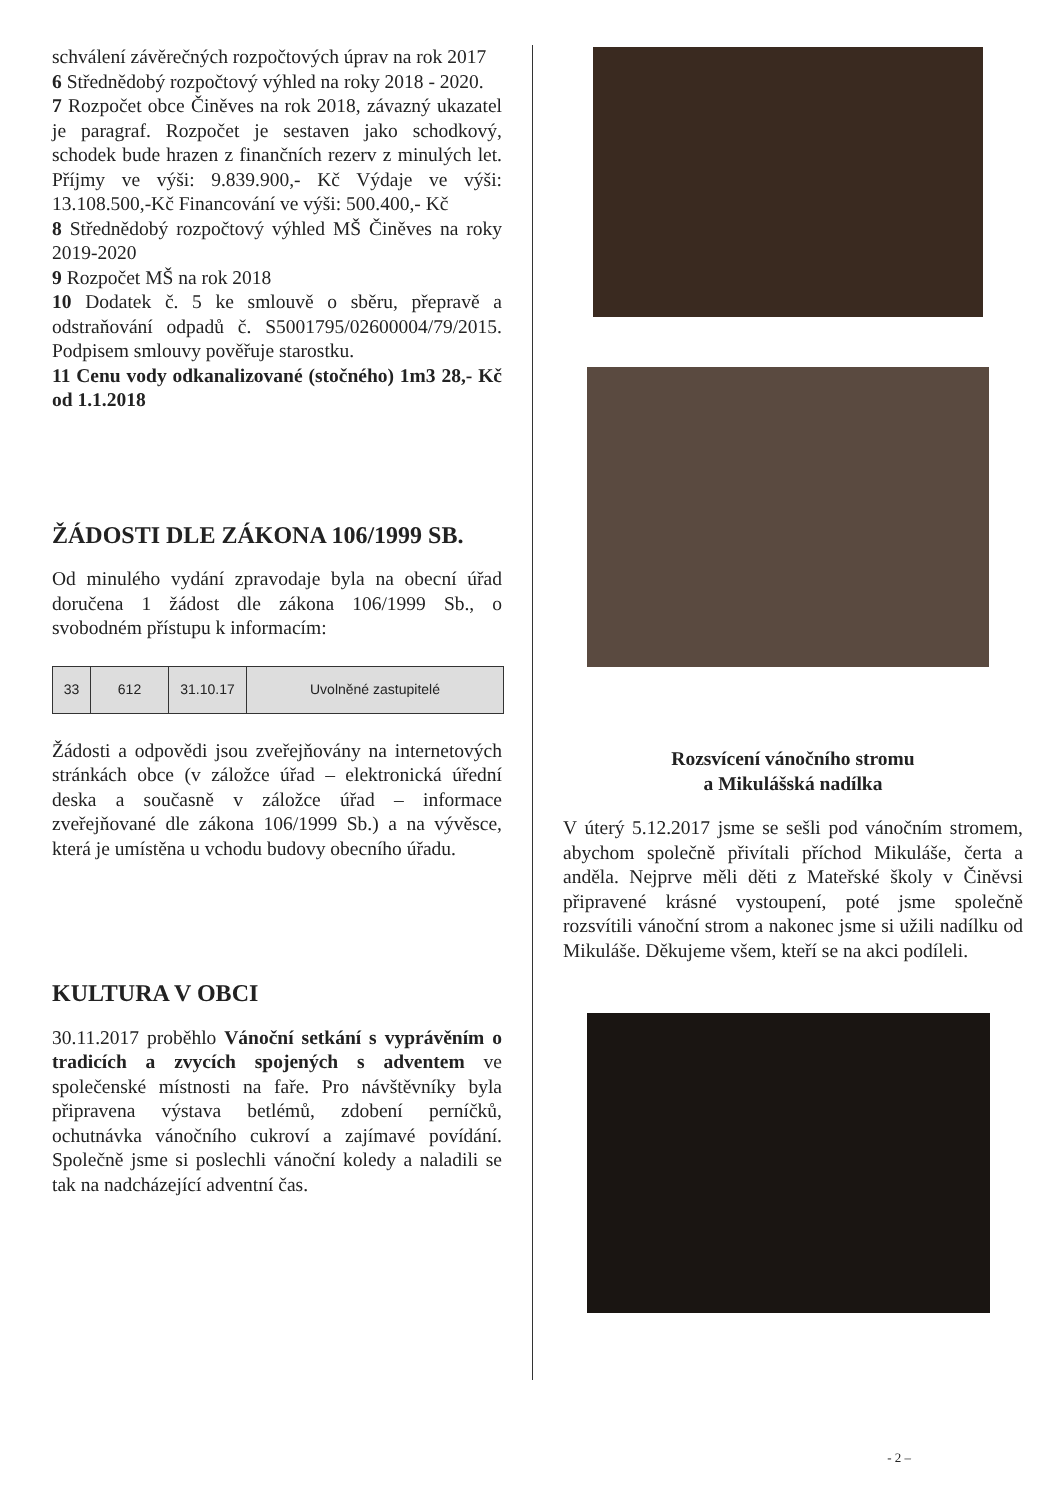schválení závěrečných rozpočtových úprav na rok 2017
6 Střednědobý rozpočtový výhled na roky 2018 - 2020.
7 Rozpočet obce Činěves na rok 2018, závazný ukazatel je paragraf. Rozpočet je sestaven jako schodkový, schodek bude hrazen z finančních rezerv z minulých let. Příjmy ve výši: 9.839.900,- Kč Výdaje ve výši: 13.108.500,-Kč Financování ve výši: 500.400,- Kč
8 Střednědobý rozpočtový výhled MŠ Činěves na roky 2019-2020
9 Rozpočet MŠ na rok 2018
10 Dodatek č. 5 ke smlouvě o sběru, přepravě a odstraňování odpadů č. S5001795/02600004/79/2015. Podpisem smlouvy pověřuje starostku.
11 Cenu vody odkanalizované (stočného) 1m3 28,- Kč od 1.1.2018
ŽÁDOSTI DLE ZÁKONA 106/1999 SB.
Od minulého vydání zpravodaje byla na obecní úřad doručena 1 žádost dle zákona 106/1999 Sb., o svobodném přístupu k informacím:
| 33 | 612 | 31.10.17 | Uvolněné zastupitelé |
Žádosti a odpovědi jsou zveřejňovány na internetových stránkách obce (v záložce úřad – elektronická úřední deska a současně v záložce úřad – informace zveřejňované dle zákona 106/1999 Sb.) a na vývěsce, která je umístěna u vchodu budovy obecního úřadu.
KULTURA V OBCI
30.11.2017 proběhlo Vánoční setkání s vyprávěním o tradicích a zvycích spojených s adventem ve společenské místnosti na faře. Pro návštěvníky byla připravena výstava betlémů, zdobení perníčků, ochutnávka vánočního cukroví a zajímavé povídání. Společně jsme si poslechli vánoční koledy a naladili se tak na nadcházející adventní čas.
Rozsvícení vánočního stromu
a Mikulášská nadílka
V úterý 5.12.2017 jsme se sešli pod vánočním stromem, abychom společně přivítali příchod Mikuláše, čerta a anděla. Nejprve měli děti z Mateřské školy v Činěvsi připravené krásné vystoupení, poté jsme společně rozsvítili vánoční strom a nakonec jsme si užili nadílku od Mikuláše. Děkujeme všem, kteří se na akci podíleli.
- 2 –